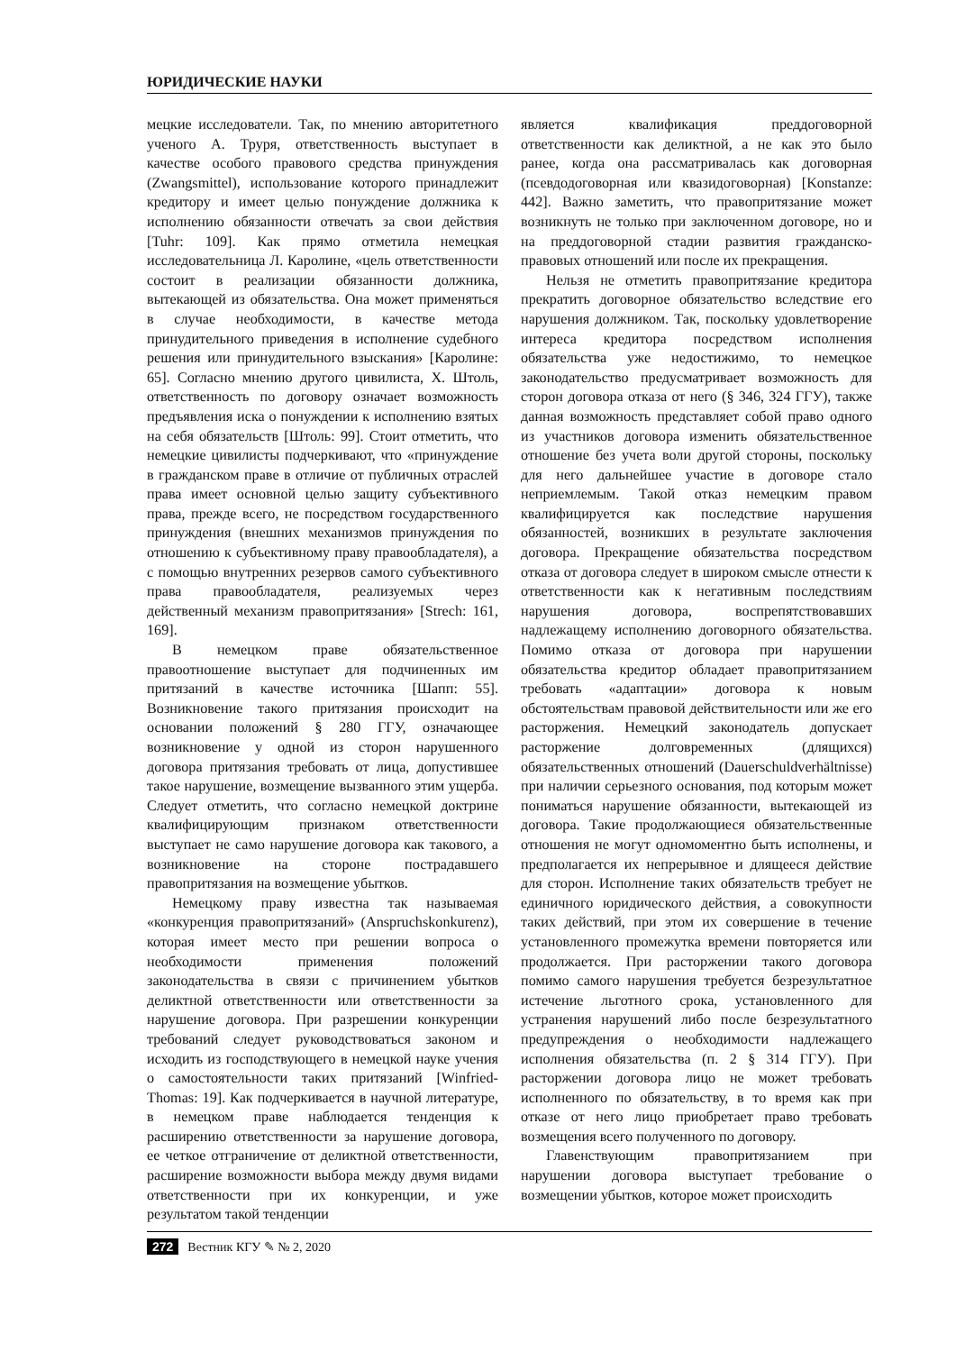ЮРИДИЧЕСКИЕ НАУКИ
мецкие исследователи. Так, по мнению авторитетного ученого А. Труря, ответственность выступает в качестве особого правового средства принуждения (Zwangsmittel), использование которого принадлежит кредитору и имеет целью понуждение должника к исполнению обязанности отвечать за свои действия [Tuhr: 109]. Как прямо отметила немецкая исследовательница Л. Каролине, «цель ответственности состоит в реализации обязанности должника, вытекающей из обязательства. Она может применяться в случае необходимости, в качестве метода принудительного приведения в исполнение судебного решения или принудительного взыскания» [Каролине: 65]. Согласно мнению другого цивилиста, Х. Штоль, ответственность по договору означает возможность предъявления иска о понуждении к исполнению взятых на себя обязательств [Штоль: 99]. Стоит отметить, что немецкие цивилисты подчеркивают, что «принуждение в гражданском праве в отличие от публичных отраслей права имеет основной целью защиту субъективного права, прежде всего, не посредством государственного принуждения (внешних механизмов принуждения по отношению к субъективному праву правообладателя), а с помощью внутренних резервов самого субъективного права правообладателя, реализуемых через действенный механизм правопритязания» [Strech: 161, 169].
В немецком праве обязательственное правоотношение выступает для подчиненных им притязаний в качестве источника [Шапп: 55]. Возникновение такого притязания происходит на основании положений § 280 ГГУ, означающее возникновение у одной из сторон нарушенного договора притязания требовать от лица, допустившее такое нарушение, возмещение вызванного этим ущерба. Следует отметить, что согласно немецкой доктрине квалифицирующим признаком ответственности выступает не само нарушение договора как такового, а возникновение на стороне пострадавшего правопритязания на возмещение убытков.
Немецкому праву известна так называемая «конкуренция правопритязаний» (Anspruchskonkurenz), которая имеет место при решении вопроса о необходимости применения положений законодательства в связи с причинением убытков деликтной ответственности или ответственности за нарушение договора. При разрешении конкуренции требований следует руководствоваться законом и исходить из господствующего в немецкой науке учения о самостоятельности таких притязаний [Winfried-Thomas: 19]. Как подчеркивается в научной литературе, в немецком праве наблюдается тенденция к расширению ответственности за нарушение договора, ее четкое отграничение от деликтной ответственности, расширение возможности выбора между двумя видами ответственности при их конкуренции, и уже результатом такой тенденции
является квалификация преддоговорной ответственности как деликтной, а не как это было ранее, когда она рассматривалась как договорная (псевдодоговорная или квазидоговорная) [Konstanze: 442]. Важно заметить, что правопритязание может возникнуть не только при заключенном договоре, но и на преддоговорной стадии развития гражданско-правовых отношений или после их прекращения.
Нельзя не отметить правопритязание кредитора прекратить договорное обязательство вследствие его нарушения должником. Так, поскольку удовлетворение интереса кредитора посредством исполнения обязательства уже недостижимо, то немецкое законодательство предусматривает возможность для сторон договора отказа от него (§ 346, 324 ГГУ), также данная возможность представляет собой право одного из участников договора изменить обязательственное отношение без учета воли другой стороны, поскольку для него дальнейшее участие в договоре стало неприемлемым. Такой отказ немецким правом квалифицируется как последствие нарушения обязанностей, возникших в результате заключения договора. Прекращение обязательства посредством отказа от договора следует в широком смысле отнести к ответственности как к негативным последствиям нарушения договора, воспрепятствовавших надлежащему исполнению договорного обязательства. Помимо отказа от договора при нарушении обязательства кредитор обладает правопритязанием требовать «адаптации» договора к новым обстоятельствам правовой действительности или же его расторжения. Немецкий законодатель допускает расторжение долговременных (длящихся) обязательственных отношений (Dauerschuldverhältnisse) при наличии серьезного основания, под которым может пониматься нарушение обязанности, вытекающей из договора. Такие продолжающиеся обязательственные отношения не могут одномоментно быть исполнены, и предполагается их непрерывное и длящееся действие для сторон. Исполнение таких обязательств требует не единичного юридического действия, а совокупности таких действий, при этом их совершение в течение установленного промежутка времени повторяется или продолжается. При расторжении такого договора помимо самого нарушения требуется безрезультатное истечение льготного срока, установленного для устранения нарушений либо после безрезультатного предупреждения о необходимости надлежащего исполнения обязательства (п. 2 § 314 ГГУ). При расторжении договора лицо не может требовать исполненного по обязательству, в то время как при отказе от него лицо приобретает право требовать возмещения всего полученного по договору.
Главенствующим правопритязанием при нарушении договора выступает требование о возмещении убытков, которое может происходить
272 Вестник КГУ ✎ № 2, 2020